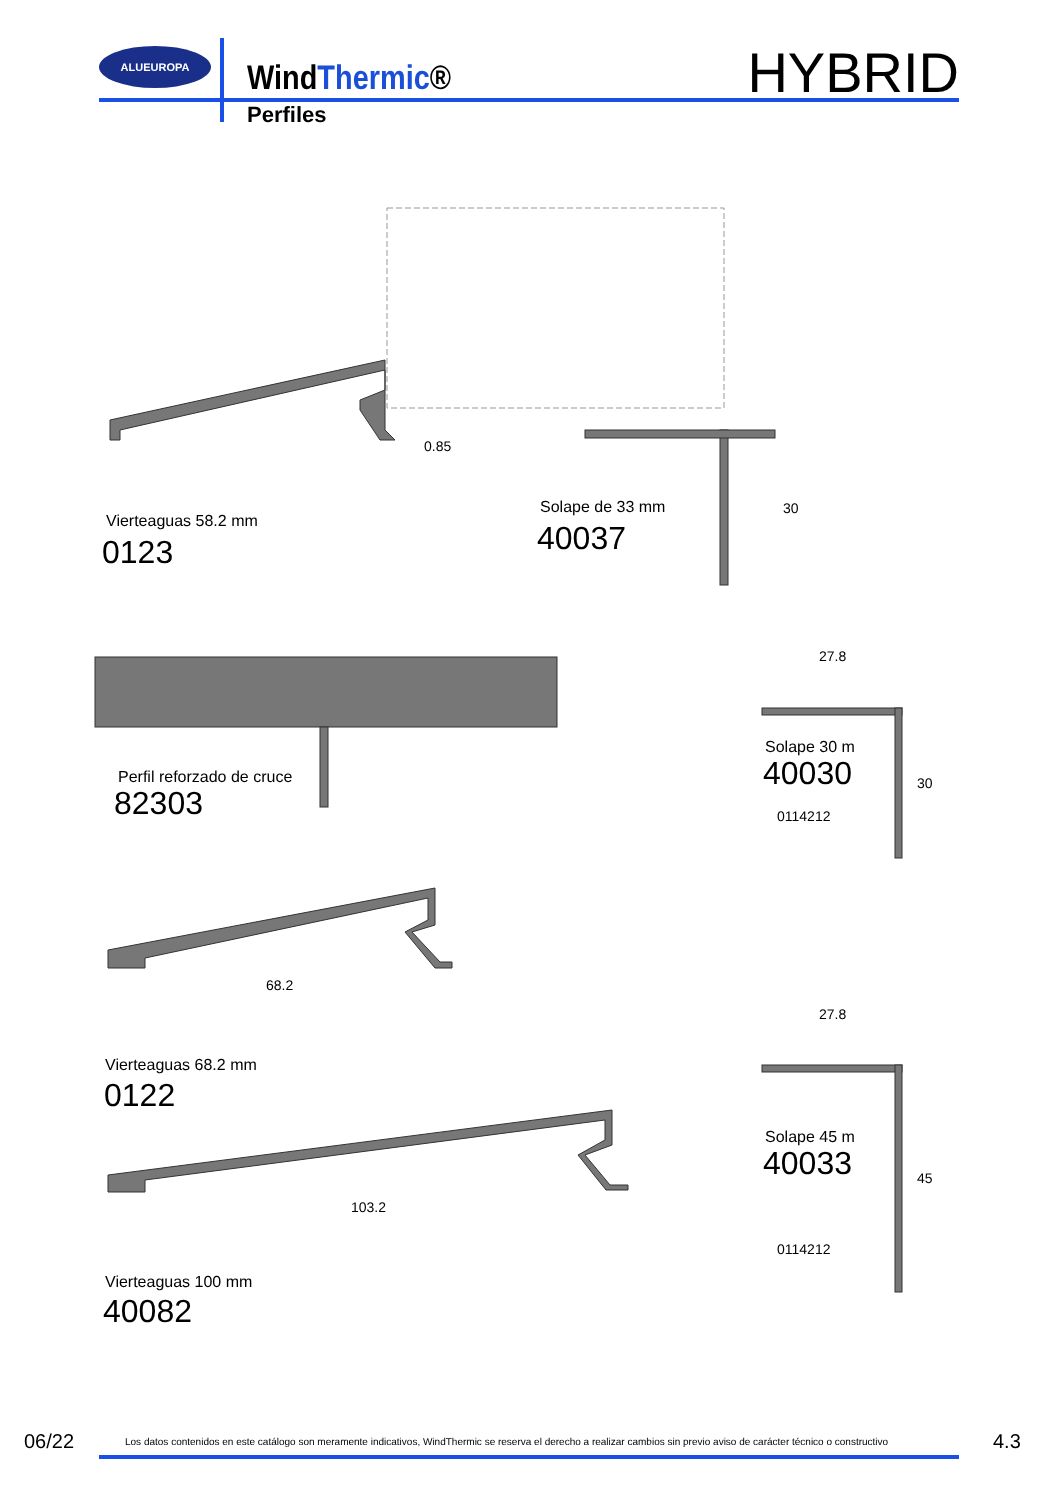ALUEUROPA
WindThermic®
Perfiles
HYBRID
0.85
Solape de 33 mm
40037
30
Vierteaguas 58.2 mm
0123
27.8
Perfil reforzado de cruce
82303
Solape 30 m
40030
0114212
30
68.2
27.8
Vierteaguas 68.2 mm
0122
Solape 45 m
40033 45
103.2
0114212
Vierteaguas 100 mm
40082
06/22 Los datos contenidos en este catálogo son meramente indicativos, WindThermic se reserva el derecho a realizar cambios sin previo aviso de carácter técnico o constructivo 4.3